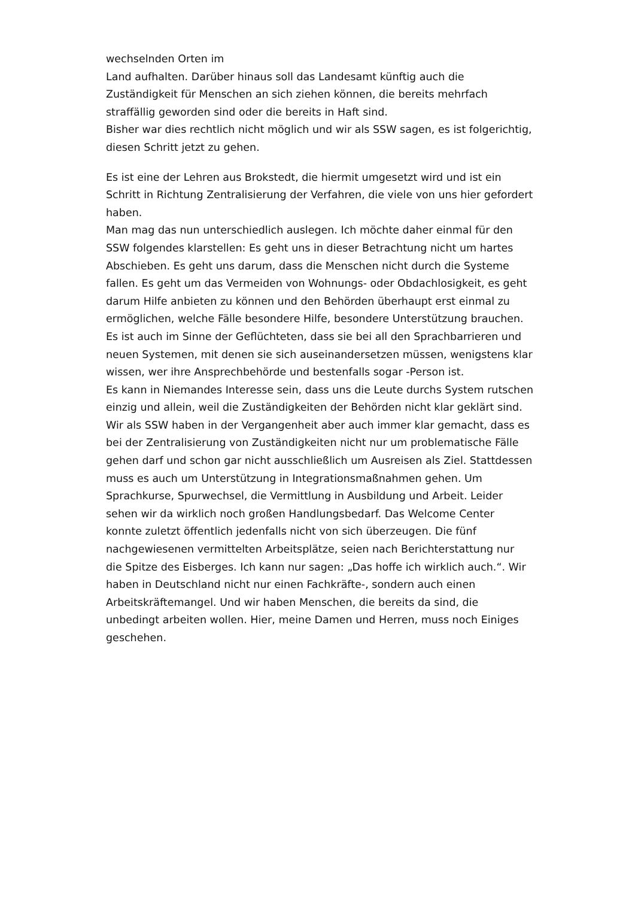wechselnden Orten im
Land aufhalten. Darüber hinaus soll das Landesamt künftig auch die Zuständigkeit für Menschen an sich ziehen können, die bereits mehrfach straffällig geworden sind oder die bereits in Haft sind.
Bisher war dies rechtlich nicht möglich und wir als SSW sagen, es ist folgerichtig, diesen Schritt jetzt zu gehen.
Es ist eine der Lehren aus Brokstedt, die hiermit umgesetzt wird und ist ein Schritt in Richtung Zentralisierung der Verfahren, die viele von uns hier gefordert haben.
Man mag das nun unterschiedlich auslegen. Ich möchte daher einmal für den SSW folgendes klarstellen: Es geht uns in dieser Betrachtung nicht um hartes Abschieben. Es geht uns darum, dass die Menschen nicht durch die Systeme fallen. Es geht um das Vermeiden von Wohnungs- oder Obdachlosigkeit, es geht darum Hilfe anbieten zu können und den Behörden überhaupt erst einmal zu ermöglichen, welche Fälle besondere Hilfe, besondere Unterstützung brauchen. Es ist auch im Sinne der Geflüchteten, dass sie bei all den Sprachbarrieren und neuen Systemen, mit denen sie sich auseinandersetzen müssen, wenigstens klar wissen, wer ihre Ansprechbehörde und bestenfalls sogar -Person ist.
Es kann in Niemandes Interesse sein, dass uns die Leute durchs System rutschen einzig und allein, weil die Zuständigkeiten der Behörden nicht klar geklärt sind.
Wir als SSW haben in der Vergangenheit aber auch immer klar gemacht, dass es bei der Zentralisierung von Zuständigkeiten nicht nur um problematische Fälle gehen darf und schon gar nicht ausschließlich um Ausreisen als Ziel. Stattdessen muss es auch um Unterstützung in Integrationsmaßnahmen gehen. Um Sprachkurse, Spurwechsel, die Vermittlung in Ausbildung und Arbeit. Leider sehen wir da wirklich noch großen Handlungsbedarf. Das Welcome Center konnte zuletzt öffentlich jedenfalls nicht von sich überzeugen. Die fünf nachgewiesenen vermittelten Arbeitsplätze, seien nach Berichterstattung nur die Spitze des Eisberges. Ich kann nur sagen: „Das hoffe ich wirklich auch.“. Wir haben in Deutschland nicht nur einen Fachkräfte-, sondern auch einen Arbeitskräftemangel. Und wir haben Menschen, die bereits da sind, die unbedingt arbeiten wollen. Hier, meine Damen und Herren, muss noch Einiges geschehen.